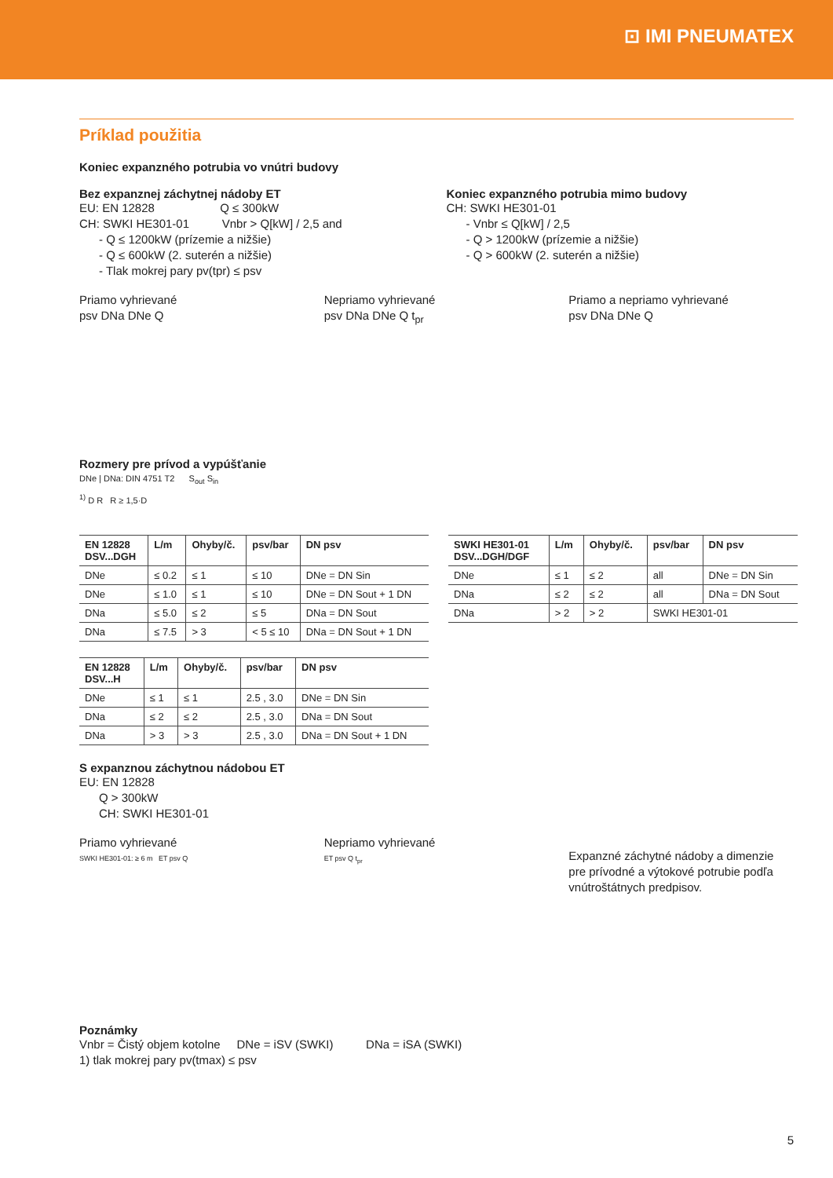⊡ IMI PNEUMATEX
Príklad použitia
Koniec expanzného potrubia vo vnútri budovy
Bez expanznej záchytnej nádoby ET
EU: EN 12828 Q ≤ 300kW
CH: SWKI HE301-01 Vnbr > Q[kW] / 2,5 and
- Q ≤ 1200kW (prízemie a nižšie)
- Q ≤ 600kW (2. suterén a nižšie)
- Tlak mokrej pary pv(tpr) ≤ psv
Koniec expanzného potrubia mimo budovy
CH: SWKI HE301-01
- Vnbr ≤ Q[kW] / 2,5
- Q > 1200kW (prízemie a nižšie)
- Q > 600kW (2. suterén a nižšie)
Priamo vyhrievané
psv DNa DNe Q
Nepriamo vyhrievané
psv DNa DNe Q t<sub>pr</sub>
Priamo a nepriamo vyhrievané
psv DNa DNe Q
Rozmery pre prívod a vypúšťanie
DNe | DNa: DIN 4751 T2 S<sub>out</sub> S<sub>in</sub>
<sup>1)</sup> D R R ≥ 1,5·D
| EN 12828 DSV...DGH | L/m | Ohyby/č. | psv/bar | DN psv |
| --- | --- | --- | --- | --- |
| DNe | ≤ 0.2 | ≤ 1 | ≤ 10 | DNe = DN Sin |
| DNe | ≤ 1.0 | ≤ 1 | ≤ 10 | DNe = DN Sout + 1 DN |
| DNa | ≤ 5.0 | ≤ 2 | ≤ 5 | DNa = DN Sout |
| DNa | ≤ 7.5 | > 3 | < 5 ≤ 10 | DNa = DN Sout + 1 DN |
| EN 12828 DSV...H | L/m | Ohyby/č. | psv/bar | DN psv |
| --- | --- | --- | --- | --- |
| DNe | ≤ 1 | ≤ 1 | 2.5 , 3.0 | DNe = DN Sin |
| DNa | ≤ 2 | ≤ 2 | 2.5 , 3.0 | DNa = DN Sout |
| DNa | > 3 | > 3 | 2.5 , 3.0 | DNa = DN Sout + 1 DN |
| SWKI HE301-01 DSV...DGH/DGF | L/m | Ohyby/č. | psv/bar | DN psv |
| --- | --- | --- | --- | --- |
| DNe | ≤ 1 | ≤ 2 | all | DNe = DN Sin |
| DNa | ≤ 2 | ≤ 2 | all | DNa = DN Sout |
| DNa | > 2 | > 2 | SWKI HE301-01 | |
S expanznou záchytnou nádobou ET
EU: EN 12828
Q > 300kW
CH: SWKI HE301-01
Priamo vyhrievané
SWKI HE301-01: ≥ 6 m ET psv Q
Nepriamo vyhrievané
ET psv Q t<sub>pr</sub>
Expanzné záchytné nádoby a dimenzie pre prívodné a výtokové potrubie podľa vnútroštátnych predpisov.
Poznámky
Vnbr = Čistý objem kotolne DNe = iSV (SWKI) DNa = iSA (SWKI)
1) tlak mokrej pary pv(tmax) ≤ psv
5